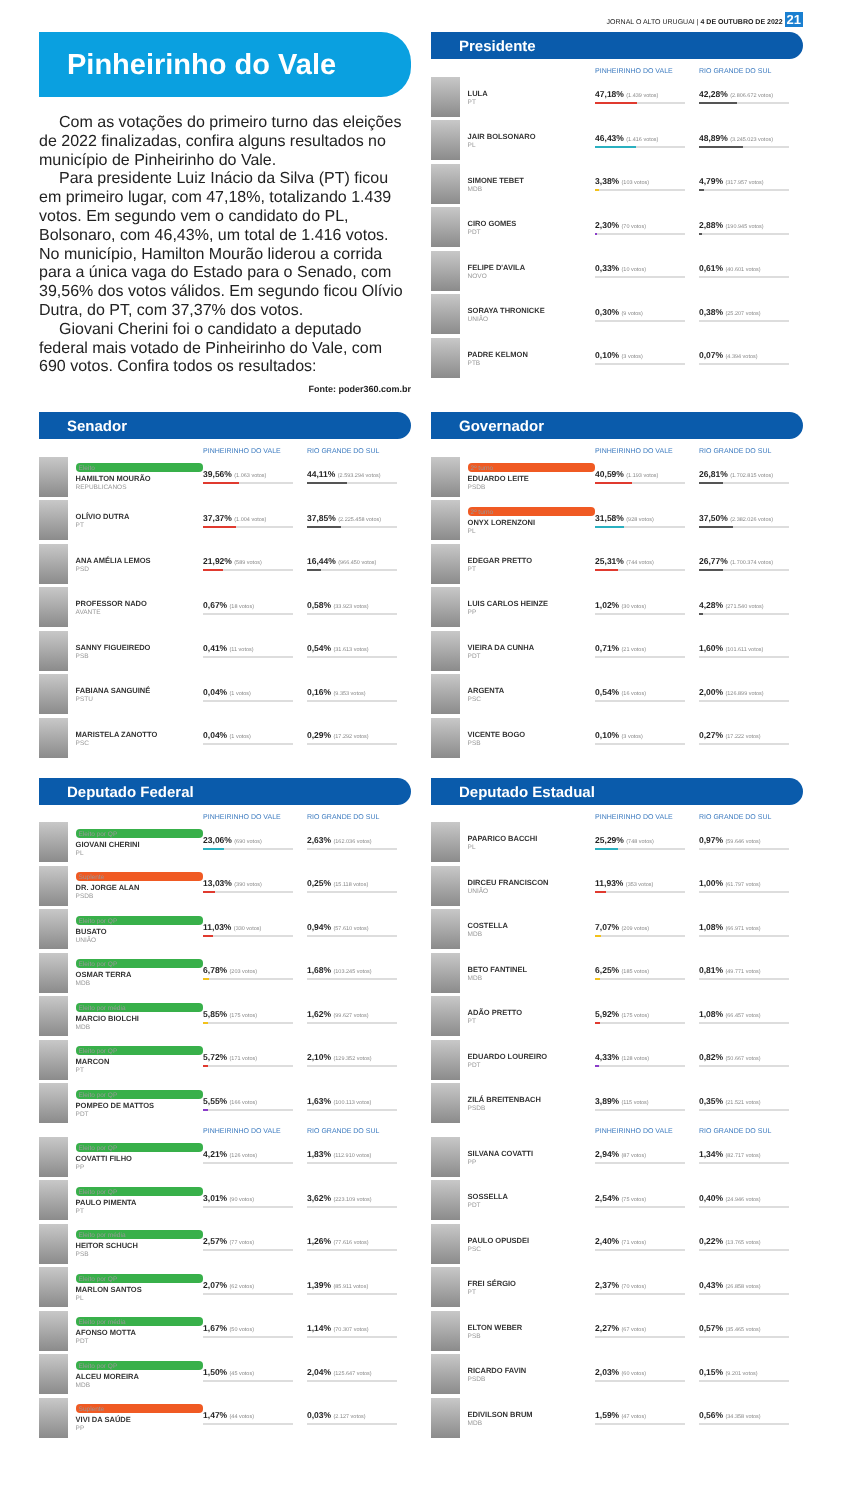JORNAL O ALTO URUGUAI | 4 DE OUTUBRO DE 2022 21
Pinheirinho do Vale
Com as votações do primeiro turno das eleições de 2022 finalizadas, confira alguns resultados no município de Pinheirinho do Vale.
Para presidente Luiz Inácio da Silva (PT) ficou em primeiro lugar, com 47,18%, totalizando 1.439 votos. Em segundo vem o candidato do PL, Bolsonaro, com 46,43%, um total de 1.416 votos. No município, Hamilton Mourão liderou a corrida para a única vaga do Estado para o Senado, com 39,56% dos votos válidos. Em segundo ficou Olívio Dutra, do PT, com 37,37% dos votos.
Giovani Cherini foi o candidato a deputado federal mais votado de Pinheirinho do Vale, com 690 votos. Confira todos os resultados:
Fonte: poder360.com.br
Presidente
| | | PINHEIRINHO DO VALE | RIO GRANDE DO SUL |
| --- | --- | --- | --- |
| | LULA PT | 47,18% (1.439 votos) | 42,28% (2.806.672 votos) |
| | JAIR BOLSONARO PL | 46,43% (1.416 votos) | 48,89% (3.245.023 votos) |
| | SIMONE TEBET MDB | 3,38% (103 votos) | 4,79% (317.957 votos) |
| | CIRO GOMES PDT | 2,30% (70 votos) | 2,88% (190.945 votos) |
| | FELIPE D'AVILA NOVO | 0,33% (10 votos) | 0,61% (40.601 votos) |
| | SORAYA THRONICKE UNIÃO | 0,30% (9 votos) | 0,38% (25.207 votos) |
| | PADRE KELMON PTB | 0,10% (3 votos) | 0,07% (4.394 votos) |
Senador
| | | PINHEIRINHO DO VALE | RIO GRANDE DO SUL |
| --- | --- | --- | --- |
| | Eleito HAMILTON MOURÃO REPUBLICANOS | 39,56% (1.063 votos) | 44,11% (2.593.294 votos) |
| | OLÍVIO DUTRA PT | 37,37% (1.004 votos) | 37,85% (2.225.458 votos) |
| | ANA AMÉLIA LEMOS PSD | 21,92% (589 votos) | 16,44% (966.450 votos) |
| | PROFESSOR NADO AVANTE | 0,67% (18 votos) | 0,58% (33.923 votos) |
| | SANNY FIGUEIREDO PSB | 0,41% (11 votos) | 0,54% (31.613 votos) |
| | FABIANA SANGUINÉ PSTU | 0,04% (1 votos) | 0,16% (9.353 votos) |
| | MARISTELA ZANOTTO PSC | 0,04% (1 votos) | 0,29% (17.292 votos) |
Governador
| | | PINHEIRINHO DO VALE | RIO GRANDE DO SUL |
| --- | --- | --- | --- |
| | 2º turno EDUARDO LEITE PSDB | 40,59% (1.193 votos) | 26,81% (1.702.815 votos) |
| | 2º turno ONYX LORENZONI PL | 31,58% (928 votos) | 37,50% (2.382.026 votos) |
| | EDEGAR PRETTO PT | 25,31% (744 votos) | 26,77% (1.700.374 votos) |
| | LUIS CARLOS HEINZE PP | 1,02% (30 votos) | 4,28% (271.540 votos) |
| | VIEIRA DA CUNHA PDT | 0,71% (21 votos) | 1,60% (101.611 votos) |
| | ARGENTA PSC | 0,54% (16 votos) | 2,00% (126.899 votos) |
| | VICENTE BOGO PSB | 0,10% (3 votos) | 0,27% (17.222 votos) |
Deputado Federal
| | | PINHEIRINHO DO VALE | RIO GRANDE DO SUL |
| --- | --- | --- | --- |
| | Eleito por QP GIOVANI CHERINI PL | 23,06% (690 votos) | 2,63% (162.036 votos) |
| | Suplente DR. JORGE ALAN PSDB | 13,03% (390 votos) | 0,25% (15.118 votos) |
| | Eleito por QP BUSATO UNIÃO | 11,03% (330 votos) | 0,94% (57.610 votos) |
| | Eleito por QP OSMAR TERRA MDB | 6,78% (203 votos) | 1,68% (103.245 votos) |
| | Eleito por média MARCIO BIOLCHI MDB | 5,85% (175 votos) | 1,62% (99.627 votos) |
| | Eleito por QP MARCON PT | 5,72% (171 votos) | 2,10% (129.352 votos) |
| | Eleito por QP POMPEO DE MATTOS PDT | 5,55% (166 votos) | 1,63% (100.113 votos) |
| | | PINHEIRINHO DO VALE | RIO GRANDE DO SUL |
| | Eleito por QP COVATTI FILHO PP | 4,21% (126 votos) | 1,83% (112.910 votos) |
| | Eleito por QP PAULO PIMENTA PT | 3,01% (90 votos) | 3,62% (223.109 votos) |
| | Eleito por média HEITOR SCHUCH PSB | 2,57% (77 votos) | 1,26% (77.616 votos) |
| | Eleito por QP MARLON SANTOS PL | 2,07% (62 votos) | 1,39% (85.911 votos) |
| | Eleito por média AFONSO MOTTA PDT | 1,67% (50 votos) | 1,14% (70.307 votos) |
| | Eleito por QP ALCEU MOREIRA MDB | 1,50% (45 votos) | 2,04% (125.647 votos) |
| | Suplente VIVI DA SAÚDE PP | 1,47% (44 votos) | 0,03% (2.127 votos) |
Deputado Estadual
| | | PINHEIRINHO DO VALE | RIO GRANDE DO SUL |
| --- | --- | --- | --- |
| | PAPARICO BACCHI PL | 25,29% (748 votos) | 0,97% (59.646 votos) |
| | DIRCEU FRANCISCON UNIÃO | 11,93% (353 votos) | 1,00% (61.797 votos) |
| | COSTELLA MDB | 7,07% (209 votos) | 1,08% (66.971 votos) |
| | BETO FANTINEL MDB | 6,25% (185 votos) | 0,81% (49.771 votos) |
| | ADÃO PRETTO PT | 5,92% (175 votos) | 1,08% (66.457 votos) |
| | EDUARDO LOUREIRO PDT | 4,33% (128 votos) | 0,82% (50.667 votos) |
| | ZILÁ BREITENBACH PSDB | 3,89% (115 votos) | 0,35% (21.521 votos) |
| | | PINHEIRINHO DO VALE | RIO GRANDE DO SUL |
| | SILVANA COVATTI PP | 2,94% (87 votos) | 1,34% (82.717 votos) |
| | SOSSELLA PDT | 2,54% (75 votos) | 0,40% (24.946 votos) |
| | PAULO OPUSDEI PSC | 2,40% (71 votos) | 0,22% (13.765 votos) |
| | FREI SÉRGIO PT | 2,37% (70 votos) | 0,43% (26.858 votos) |
| | ELTON WEBER PSB | 2,27% (67 votos) | 0,57% (35.465 votos) |
| | RICARDO FAVIN PSDB | 2,03% (60 votos) | 0,15% (9.201 votos) |
| | EDIVILSON BRUM MDB | 1,59% (47 votos) | 0,56% (34.358 votos) |